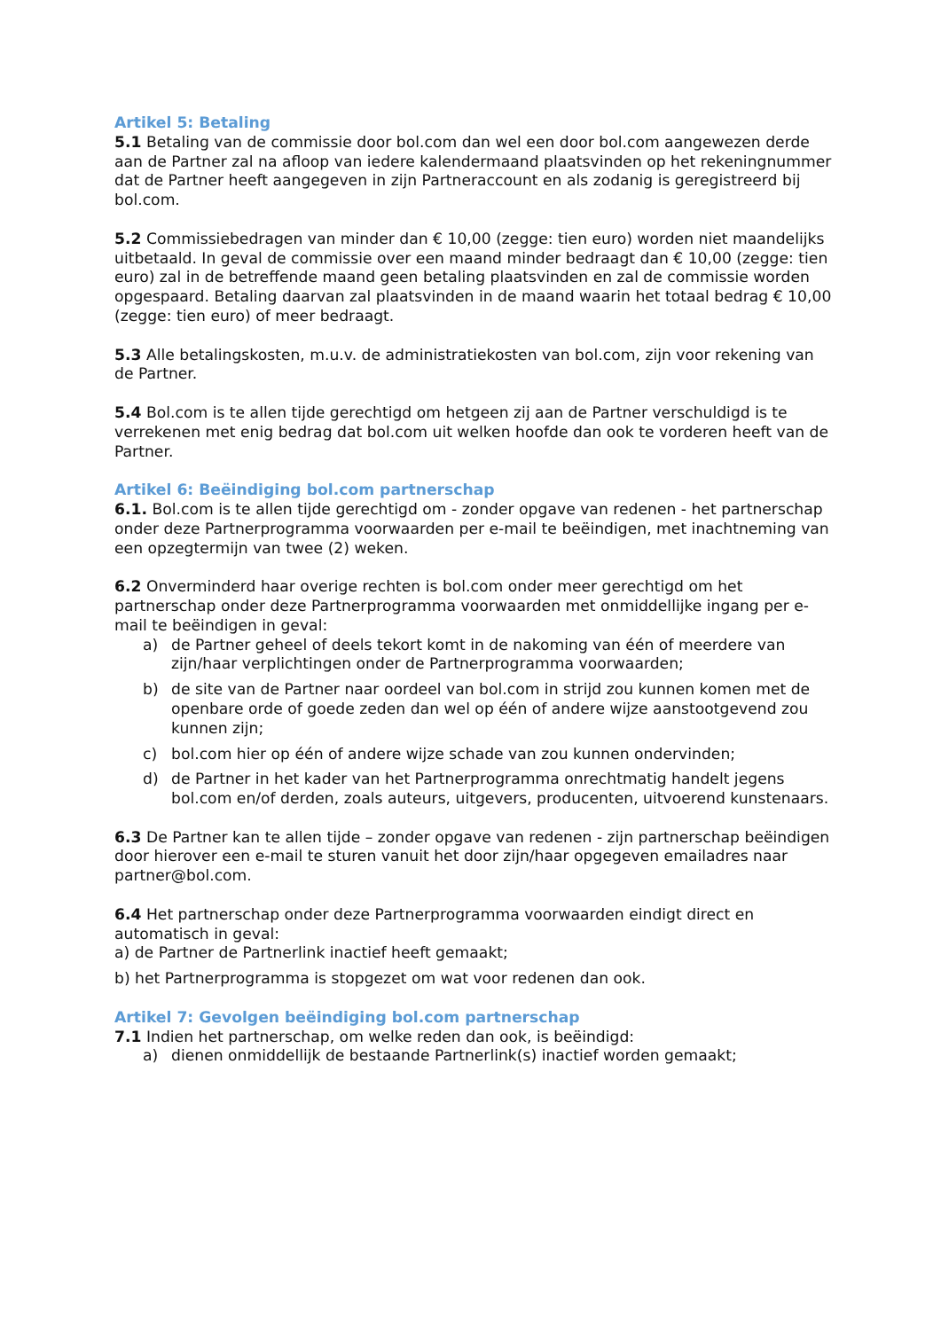Artikel 5: Betaling
5.1 Betaling van de commissie door bol.com dan wel een door bol.com aangewezen derde aan de Partner zal na afloop van iedere kalendermaand plaatsvinden op het rekeningnummer dat de Partner heeft aangegeven in zijn Partneraccount en als zodanig is geregistreerd bij bol.com.
5.2 Commissiebedragen van minder dan € 10,00 (zegge: tien euro) worden niet maandelijks uitbetaald. In geval de commissie over een maand minder bedraagt dan € 10,00 (zegge: tien euro) zal in de betreffende maand geen betaling plaatsvinden en zal de commissie worden opgespaard. Betaling daarvan zal plaatsvinden in de maand waarin het totaal bedrag € 10,00 (zegge: tien euro) of meer bedraagt.
5.3 Alle betalingskosten, m.u.v. de administratiekosten van bol.com, zijn voor rekening van de Partner.
5.4 Bol.com is te allen tijde gerechtigd om hetgeen zij aan de Partner verschuldigd is te verrekenen met enig bedrag dat bol.com uit welken hoofde dan ook te vorderen heeft van de Partner.
Artikel 6: Beëindiging bol.com partnerschap
6.1. Bol.com is te allen tijde gerechtigd om - zonder opgave van redenen - het partnerschap onder deze Partnerprogramma voorwaarden per e-mail te beëindigen, met inachtneming van een opzegtermijn van twee (2) weken.
6.2 Onverminderd haar overige rechten is bol.com onder meer gerechtigd om het partnerschap onder deze Partnerprogramma voorwaarden met onmiddellijke ingang per e-mail te beëindigen in geval:
a) de Partner geheel of deels tekort komt in de nakoming van één of meerdere van zijn/haar verplichtingen onder de Partnerprogramma voorwaarden;
b) de site van de Partner naar oordeel van bol.com in strijd zou kunnen komen met de openbare orde of goede zeden dan wel op één of andere wijze aanstootgevend zou kunnen zijn;
c) bol.com hier op één of andere wijze schade van zou kunnen ondervinden;
d) de Partner in het kader van het Partnerprogramma onrechtmatig handelt jegens bol.com en/of derden, zoals auteurs, uitgevers, producenten, uitvoerend kunstenaars.
6.3 De Partner kan te allen tijde – zonder opgave van redenen - zijn partnerschap beëindigen door hierover een e-mail te sturen vanuit het door zijn/haar opgegeven emailadres naar partner@bol.com.
6.4 Het partnerschap onder deze Partnerprogramma voorwaarden eindigt direct en automatisch in geval:
a) de Partner de Partnerlink inactief heeft gemaakt;
b) het Partnerprogramma is stopgezet om wat voor redenen dan ook.
Artikel 7: Gevolgen beëindiging bol.com partnerschap
7.1 Indien het partnerschap, om welke reden dan ook, is beëindigd:
a) dienen onmiddellijk de bestaande Partnerlink(s) inactief worden gemaakt;